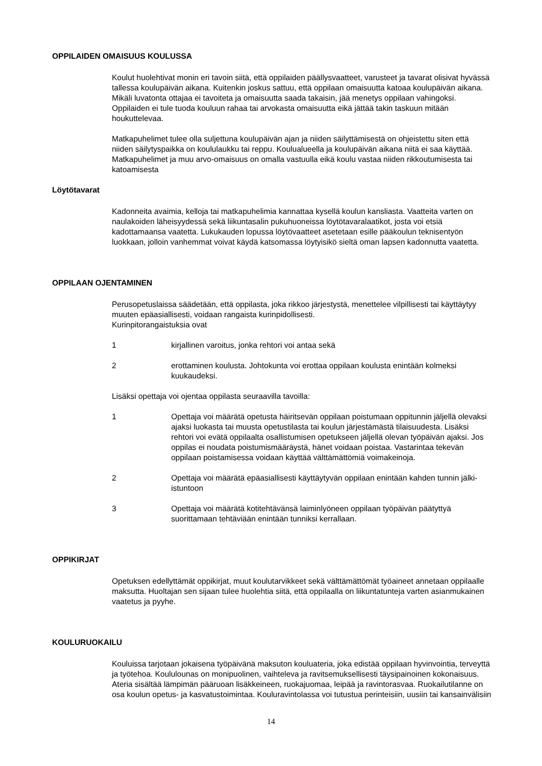OPPILAIDEN OMAISUUS KOULUSSA
Koulut huolehtivat monin eri tavoin siitä, että oppilaiden päällysvaatteet, varusteet ja tavarat olisivat hyvässä tallessa koulupäivän aikana. Kuitenkin joskus sattuu, että oppilaan omaisuutta katoaa koulupäivän aikana. Mikäli luvatonta ottajaa ei tavoiteta ja omaisuutta saada takaisin, jää menetys oppilaan vahingoksi. Oppilaiden ei tule tuoda kouluun rahaa tai arvokasta omaisuutta eikä jättää takin taskuun mitään houkuttelevaa.
Matkapuhelimet tulee olla suljettuna koulupäivän ajan ja niiden säilyttämisestä on ohjeistettu siten että niiden säilytyspaikka on koululaukku tai reppu. Koulualueella ja koulupäivän aikana niitä ei saa käyttää. Matkapuhelimet ja muu arvo-omaisuus on omalla vastuulla eikä koulu vastaa niiden rikkoutumisesta tai katoamisesta
Löytötavarat
Kadonneita avaimia, kelloja tai matkapuhelimia kannattaa kysellä koulun kansliasta. Vaatteita varten on naulakoiden läheisyydessä sekä liikuntasalin pukuhuoneissa löytötavaralaatikot, josta voi etsiä kadottamaansa vaatetta. Lukukauden lopussa löytövaatteet asetetaan esille pääkoulun teknisentyön luokkaan, jolloin vanhemmat voivat käydä katsomassa löytyisikö sieltä oman lapsen kadonnutta vaatetta.
OPPILAAN OJENTAMINEN
Perusopetuslaissa säädetään, että oppilasta, joka rikkoo järjestystä, menettelee vilpillisesti tai käyttäytyy muuten epäasiallisesti, voidaan rangaista kurinpidollisesti.
Kurinpitorangaistuksia ovat
1 kirjallinen varoitus, jonka rehtori voi antaa sekä
2 erottaminen koulusta. Johtokunta voi erottaa oppilaan koulusta enintään kolmeksi kuukaudeksi.
Lisäksi opettaja voi ojentaa oppilasta seuraavilla tavoilla:
1 Opettaja voi määrätä opetusta häiritsevän oppilaan poistumaan oppitunnin jäljellä olevaksi ajaksi luokasta tai muusta opetustilasta tai koulun järjestämästä tilaisuudesta. Lisäksi rehtori voi evätä oppilaalta osallistumisen opetukseen jäljellä olevan työpäivän ajaksi. Jos oppilas ei noudata poistumismääräystä, hänet voidaan poistaa. Vastarintaa tekevän oppilaan poistamisessa voidaan käyttää välttämättömiä voimakeinoja.
2 Opettaja voi määrätä epäasiallisesti käyttäytyvän oppilaan enintään kahden tunnin jälki-istuntoon
3 Opettaja voi määrätä kotitehtävänsä laiminlyöneen oppilaan työpäivän päätyttyä suorittamaan tehtäviään enintään tunniksi kerrallaan.
OPPIKIRJAT
Opetuksen edellyttämät oppikirjat, muut koulutarvikkeet sekä välttämättömät työaineet annetaan oppilaalle maksutta. Huoltajan sen sijaan tulee huolehtia siitä, että oppilaalla on liikuntatunteja varten asianmukainen vaatetus ja pyyhe.
KOULURUOKAILU
Kouluissa tarjotaan jokaisena työpäivänä maksuton kouluateria, joka edistää oppilaan hyvinvointia, terveyttä ja työtehoa. Koululounas on monipuolinen, vaihteleva ja ravitsemuksellisesti täysipainoinen kokonaisuus. Ateria sisältää lämpimän pääruoan lisäkkeineen, ruokajuomaa, leipää ja ravintorasvaa. Ruokailutilanne on osa koulun opetus- ja kasvatustoimintaa. Kouluravintolassa voi tutustua perinteisiin, uusiin tai kansainvälisiin
14